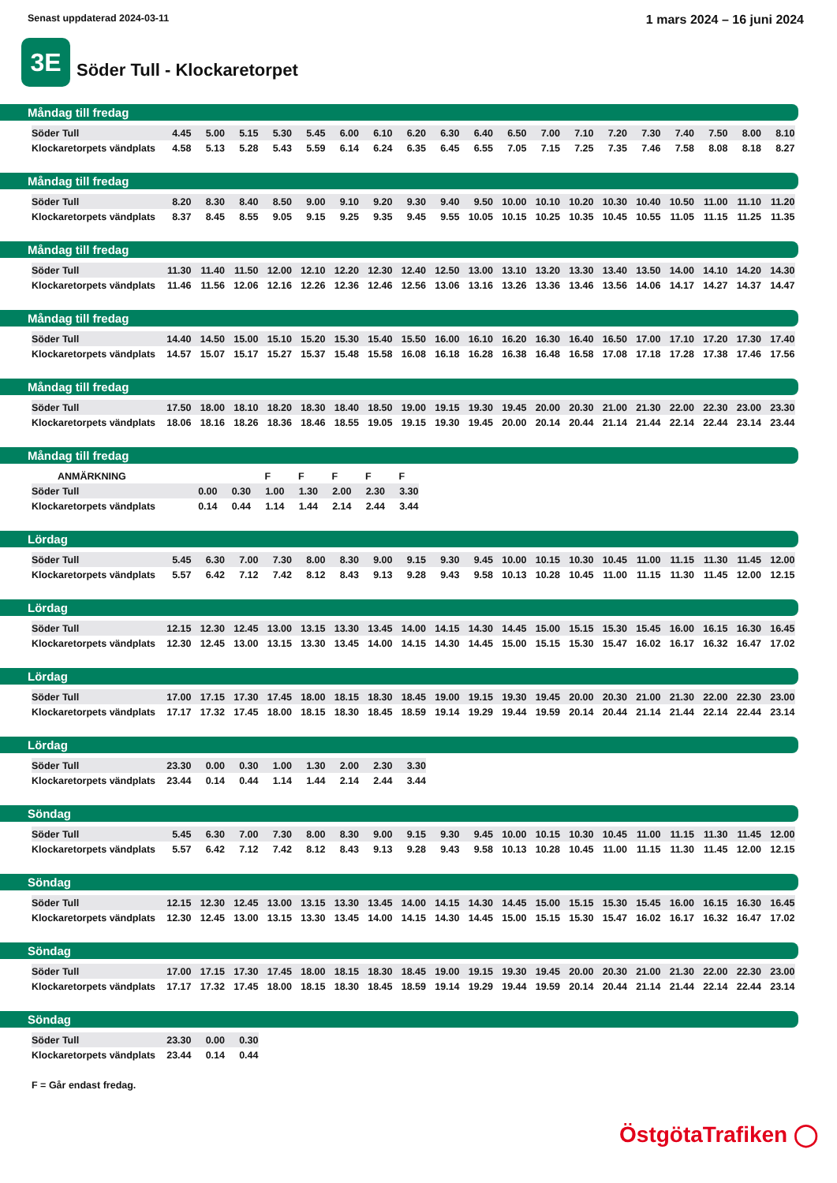Senast uppdaterad 2024-03-11
1 mars 2024 – 16 juni 2024
3E
Söder Tull - Klockaretorpet
Måndag till fredag
| Söder Tull | 4.45 | 5.00 | 5.15 | 5.30 | 5.45 | 6.00 | 6.10 | 6.20 | 6.30 | 6.40 | 6.50 | 7.00 | 7.10 | 7.20 | 7.30 | 7.40 | 7.50 | 8.00 | 8.10 |
| Klockaretorpets vändplats | 4.58 | 5.13 | 5.28 | 5.43 | 5.59 | 6.14 | 6.24 | 6.35 | 6.45 | 6.55 | 7.05 | 7.15 | 7.25 | 7.35 | 7.46 | 7.58 | 8.08 | 8.18 | 8.27 |
Måndag till fredag
| Söder Tull | 8.20 | 8.30 | 8.40 | 8.50 | 9.00 | 9.10 | 9.20 | 9.30 | 9.40 | 9.50 | 10.00 | 10.10 | 10.20 | 10.30 | 10.40 | 10.50 | 11.00 | 11.10 | 11.20 |
| Klockaretorpets vändplats | 8.37 | 8.45 | 8.55 | 9.05 | 9.15 | 9.25 | 9.35 | 9.45 | 9.55 | 10.05 | 10.15 | 10.25 | 10.35 | 10.45 | 10.55 | 11.05 | 11.15 | 11.25 | 11.35 |
Måndag till fredag
| Söder Tull | 11.30 | 11.40 | 11.50 | 12.00 | 12.10 | 12.20 | 12.30 | 12.40 | 12.50 | 13.00 | 13.10 | 13.20 | 13.30 | 13.40 | 13.50 | 14.00 | 14.10 | 14.20 | 14.30 |
| Klockaretorpets vändplats | 11.46 | 11.56 | 12.06 | 12.16 | 12.26 | 12.36 | 12.46 | 12.56 | 13.06 | 13.16 | 13.26 | 13.36 | 13.46 | 13.56 | 14.06 | 14.17 | 14.27 | 14.37 | 14.47 |
Måndag till fredag
| Söder Tull | 14.40 | 14.50 | 15.00 | 15.10 | 15.20 | 15.30 | 15.40 | 15.50 | 16.00 | 16.10 | 16.20 | 16.30 | 16.40 | 16.50 | 17.00 | 17.10 | 17.20 | 17.30 | 17.40 |
| Klockaretorpets vändplats | 14.57 | 15.07 | 15.17 | 15.27 | 15.37 | 15.48 | 15.58 | 16.08 | 16.18 | 16.28 | 16.38 | 16.48 | 16.58 | 17.08 | 17.18 | 17.28 | 17.38 | 17.46 | 17.56 |
Måndag till fredag
| Söder Tull | 17.50 | 18.00 | 18.10 | 18.20 | 18.30 | 18.40 | 18.50 | 19.00 | 19.15 | 19.30 | 19.45 | 20.00 | 20.30 | 21.00 | 21.30 | 22.00 | 22.30 | 23.00 | 23.30 |
| Klockaretorpets vändplats | 18.06 | 18.16 | 18.26 | 18.36 | 18.46 | 18.55 | 19.05 | 19.15 | 19.30 | 19.45 | 20.00 | 20.14 | 20.44 | 21.14 | 21.44 | 22.14 | 22.44 | 23.14 | 23.44 |
Måndag till fredag
| ANMÄRKNING | | | F | F | F | F | F |
| Söder Tull | 0.00 | 0.30 | 1.00 | 1.30 | 2.00 | 2.30 | 3.30 |
| Klockaretorpets vändplats | 0.14 | 0.44 | 1.14 | 1.44 | 2.14 | 2.44 | 3.44 |
Lördag
| Söder Tull | 5.45 | 6.30 | 7.00 | 7.30 | 8.00 | 8.30 | 9.00 | 9.15 | 9.30 | 9.45 | 10.00 | 10.15 | 10.30 | 10.45 | 11.00 | 11.15 | 11.30 | 11.45 | 12.00 |
| Klockaretorpets vändplats | 5.57 | 6.42 | 7.12 | 7.42 | 8.12 | 8.43 | 9.13 | 9.28 | 9.43 | 9.58 | 10.13 | 10.28 | 10.45 | 11.00 | 11.15 | 11.30 | 11.45 | 12.00 | 12.15 |
Lördag
| Söder Tull | 12.15 | 12.30 | 12.45 | 13.00 | 13.15 | 13.30 | 13.45 | 14.00 | 14.15 | 14.30 | 14.45 | 15.00 | 15.15 | 15.30 | 15.45 | 16.00 | 16.15 | 16.30 | 16.45 |
| Klockaretorpets vändplats | 12.30 | 12.45 | 13.00 | 13.15 | 13.30 | 13.45 | 14.00 | 14.15 | 14.30 | 14.45 | 15.00 | 15.15 | 15.30 | 15.47 | 16.02 | 16.17 | 16.32 | 16.47 | 17.02 |
Lördag
| Söder Tull | 17.00 | 17.15 | 17.30 | 17.45 | 18.00 | 18.15 | 18.30 | 18.45 | 19.00 | 19.15 | 19.30 | 19.45 | 20.00 | 20.30 | 21.00 | 21.30 | 22.00 | 22.30 | 23.00 |
| Klockaretorpets vändplats | 17.17 | 17.32 | 17.45 | 18.00 | 18.15 | 18.30 | 18.45 | 18.59 | 19.14 | 19.29 | 19.44 | 19.59 | 20.14 | 20.44 | 21.14 | 21.44 | 22.14 | 22.44 | 23.14 |
Lördag
| Söder Tull | 23.30 | 0.00 | 0.30 | 1.00 | 1.30 | 2.00 | 2.30 | 3.30 |
| Klockaretorpets vändplats | 23.44 | 0.14 | 0.44 | 1.14 | 1.44 | 2.14 | 2.44 | 3.44 |
Söndag
| Söder Tull | 5.45 | 6.30 | 7.00 | 7.30 | 8.00 | 8.30 | 9.00 | 9.15 | 9.30 | 9.45 | 10.00 | 10.15 | 10.30 | 10.45 | 11.00 | 11.15 | 11.30 | 11.45 | 12.00 |
| Klockaretorpets vändplats | 5.57 | 6.42 | 7.12 | 7.42 | 8.12 | 8.43 | 9.13 | 9.28 | 9.43 | 9.58 | 10.13 | 10.28 | 10.45 | 11.00 | 11.15 | 11.30 | 11.45 | 12.00 | 12.15 |
Söndag
| Söder Tull | 12.15 | 12.30 | 12.45 | 13.00 | 13.15 | 13.30 | 13.45 | 14.00 | 14.15 | 14.30 | 14.45 | 15.00 | 15.15 | 15.30 | 15.45 | 16.00 | 16.15 | 16.30 | 16.45 |
| Klockaretorpets vändplats | 12.30 | 12.45 | 13.00 | 13.15 | 13.30 | 13.45 | 14.00 | 14.15 | 14.30 | 14.45 | 15.00 | 15.15 | 15.30 | 15.47 | 16.02 | 16.17 | 16.32 | 16.47 | 17.02 |
Söndag
| Söder Tull | 17.00 | 17.15 | 17.30 | 17.45 | 18.00 | 18.15 | 18.30 | 18.45 | 19.00 | 19.15 | 19.30 | 19.45 | 20.00 | 20.30 | 21.00 | 21.30 | 22.00 | 22.30 | 23.00 |
| Klockaretorpets vändplats | 17.17 | 17.32 | 17.45 | 18.00 | 18.15 | 18.30 | 18.45 | 18.59 | 19.14 | 19.29 | 19.44 | 19.59 | 20.14 | 20.44 | 21.14 | 21.44 | 22.14 | 22.44 | 23.14 |
Söndag
| Söder Tull | 23.30 | 0.00 | 0.30 |
| Klockaretorpets vändplats | 23.44 | 0.14 | 0.44 |
F = Går endast fredag.
ÖstgötaTrafiken ◯